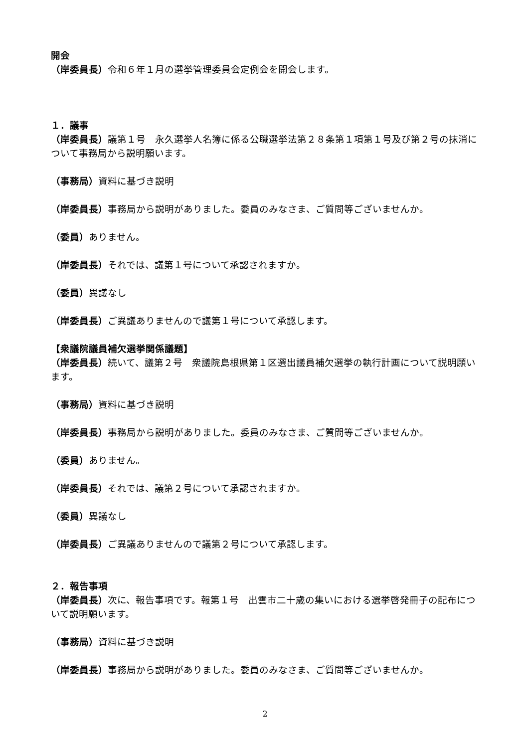開会
（岸委員長）令和６年１月の選挙管理委員会定例会を開会します。
１．議事
（岸委員長）議第１号　永久選挙人名簿に係る公職選挙法第２８条第１項第１号及び第２号の抹消について事務局から説明願います。
（事務局）資料に基づき説明
（岸委員長）事務局から説明がありました。委員のみなさま、ご質問等ございませんか。
（委員）ありません。
（岸委員長）それでは、議第１号について承認されますか。
（委員）異議なし
（岸委員長）ご異議ありませんので議第１号について承認します。
【衆議院議員補欠選挙関係議題】
（岸委員長）続いて、議第２号　衆議院島根県第１区選出議員補欠選挙の執行計画について説明願います。
（事務局）資料に基づき説明
（岸委員長）事務局から説明がありました。委員のみなさま、ご質問等ございませんか。
（委員）ありません。
（岸委員長）それでは、議第２号について承認されますか。
（委員）異議なし
（岸委員長）ご異議ありませんので議第２号について承認します。
２．報告事項
（岸委員長）次に、報告事項です。報第１号　出雲市二十歳の集いにおける選挙啓発冊子の配布について説明願います。
（事務局）資料に基づき説明
（岸委員長）事務局から説明がありました。委員のみなさま、ご質問等ございませんか。
2